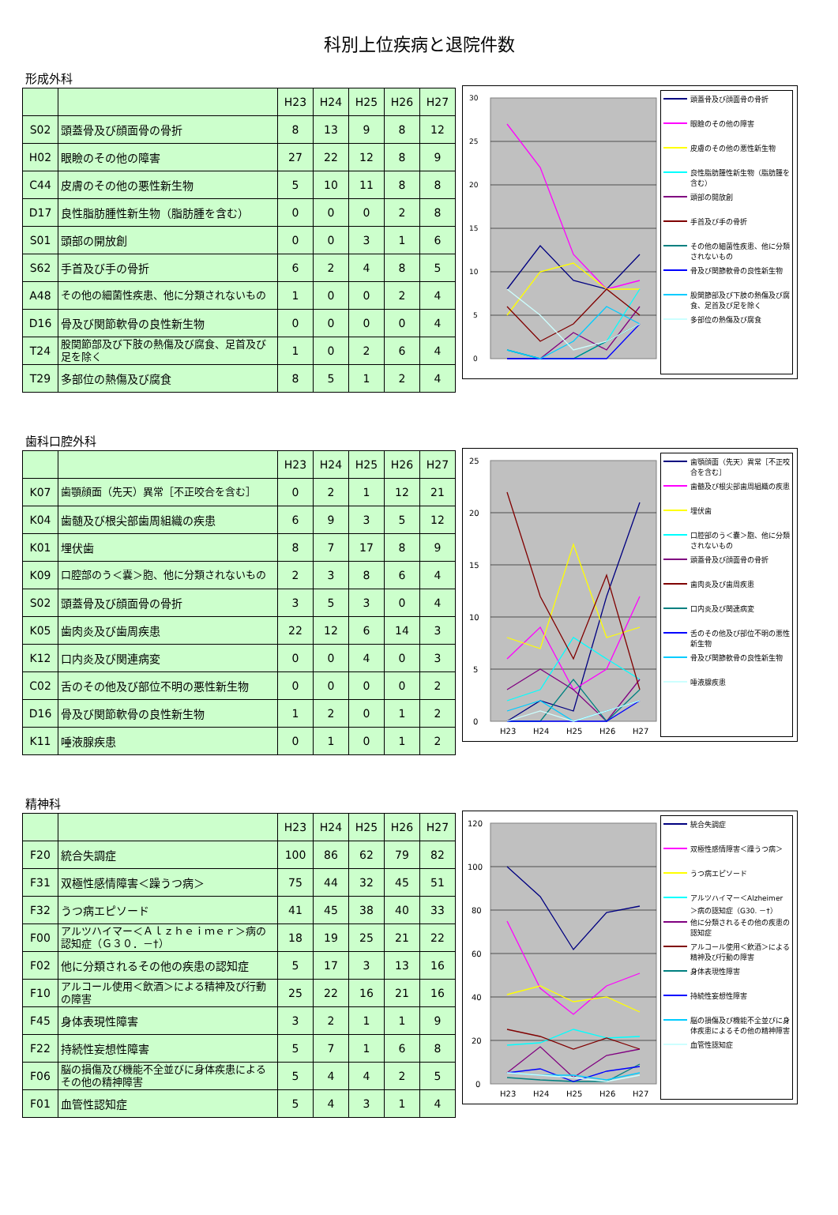科別上位疾病と退院件数
形成外科
| | | H23 | H24 | H25 | H26 | H27 |
| --- | --- | --- | --- | --- | --- | --- |
| S02 | 頭蓋骨及び顔面骨の骨折 | 8 | 13 | 9 | 8 | 12 |
| H02 | 眼瞼のその他の障害 | 27 | 22 | 12 | 8 | 9 |
| C44 | 皮膚のその他の悪性新生物 | 5 | 10 | 11 | 8 | 8 |
| D17 | 良性脂肪腫性新生物（脂肪腫を含む） | 0 | 0 | 0 | 2 | 8 |
| S01 | 頭部の開放創 | 0 | 0 | 3 | 1 | 6 |
| S62 | 手首及び手の骨折 | 6 | 2 | 4 | 8 | 5 |
| A48 | その他の細菌性疾患、他に分類されないもの | 1 | 0 | 0 | 2 | 4 |
| D16 | 骨及び関節軟骨の良性新生物 | 0 | 0 | 0 | 0 | 4 |
| T24 | 股関節部及び下肢の熱傷及び腐食、足首及び足を除く | 1 | 0 | 2 | 6 | 4 |
| T29 | 多部位の熱傷及び腐食 | 8 | 5 | 1 | 2 | 4 |
30
25
20
15
10
5
0
頭蓋骨及び顔面骨の骨折
眼瞼のその他の障害
皮膚のその他の悪性新生物
良性脂肪腫性新生物（脂肪腫を含む）
頭部の開放創
手首及び手の骨折
その他の細菌性疾患、他に分類されないもの
骨及び関節軟骨の良性新生物
股関節部及び下肢の熱傷及び腐食、足首及び足を除く
多部位の熱傷及び腐食
歯科口腔外科
| | | H23 | H24 | H25 | H26 | H27 |
| --- | --- | --- | --- | --- | --- | --- |
| K07 | 歯顎顔面（先天）異常［不正咬合を含む］ | 0 | 2 | 1 | 12 | 21 |
| K04 | 歯髄及び根尖部歯周組織の疾患 | 6 | 9 | 3 | 5 | 12 |
| K01 | 埋伏歯 | 8 | 7 | 17 | 8 | 9 |
| K09 | 口腔部のう＜嚢＞胞、他に分類されないもの | 2 | 3 | 8 | 6 | 4 |
| S02 | 頭蓋骨及び顔面骨の骨折 | 3 | 5 | 3 | 0 | 4 |
| K05 | 歯肉炎及び歯周疾患 | 22 | 12 | 6 | 14 | 3 |
| K12 | 口内炎及び関連病変 | 0 | 0 | 4 | 0 | 3 |
| C02 | 舌のその他及び部位不明の悪性新生物 | 0 | 0 | 0 | 0 | 2 |
| D16 | 骨及び関節軟骨の良性新生物 | 1 | 2 | 0 | 1 | 2 |
| K11 | 唾液腺疾患 | 0 | 1 | 0 | 1 | 2 |
25
20
15
10
5
0
H23
H24
H25
H26
H27
歯顎顔面（先天）異常［不正咬合を含む］
歯髄及び根尖部歯周組織の疾患
埋伏歯
口腔部のう＜嚢＞胞、他に分類されないもの
頭蓋骨及び顔面骨の骨折
歯肉炎及び歯周疾患
口内炎及び関連病変
舌のその他及び部位不明の悪性新生物
骨及び関節軟骨の良性新生物
唾液腺疾患
精神科
| | | H23 | H24 | H25 | H26 | H27 |
| --- | --- | --- | --- | --- | --- | --- |
| F20 | 統合失調症 | 100 | 86 | 62 | 79 | 82 |
| F31 | 双極性感情障害＜躁うつ病＞ | 75 | 44 | 32 | 45 | 51 |
| F32 | うつ病エピソード | 41 | 45 | 38 | 40 | 33 |
| F00 | アルツハイマー＜Ａｌｚｈｅｉｍｅｒ＞病の認知症（Ｇ３０．－†） | 18 | 19 | 25 | 21 | 22 |
| F02 | 他に分類されるその他の疾患の認知症 | 5 | 17 | 3 | 13 | 16 |
| F10 | アルコール使用＜飲酒＞による精神及び行動の障害 | 25 | 22 | 16 | 21 | 16 |
| F45 | 身体表現性障害 | 3 | 2 | 1 | 1 | 9 |
| F22 | 持続性妄想性障害 | 5 | 7 | 1 | 6 | 8 |
| F06 | 脳の損傷及び機能不全並びに身体疾患によるその他の精神障害 | 5 | 4 | 4 | 2 | 5 |
| F01 | 血管性認知症 | 5 | 4 | 3 | 1 | 4 |
120
100
80
60
40
20
0
H23
H24
H25
H26
H27
統合失調症
双極性感情障害＜躁うつ病＞
うつ病エピソード
アルツハイマー＜Alzheimer＞病の認知症（G30. －†）
他に分類されるその他の疾患の認知症
アルコール使用＜飲酒＞による精神及び行動の障害
身体表現性障害
持続性妄想性障害
脳の損傷及び機能不全並びに身体疾患によるその他の精神障害
血管性認知症